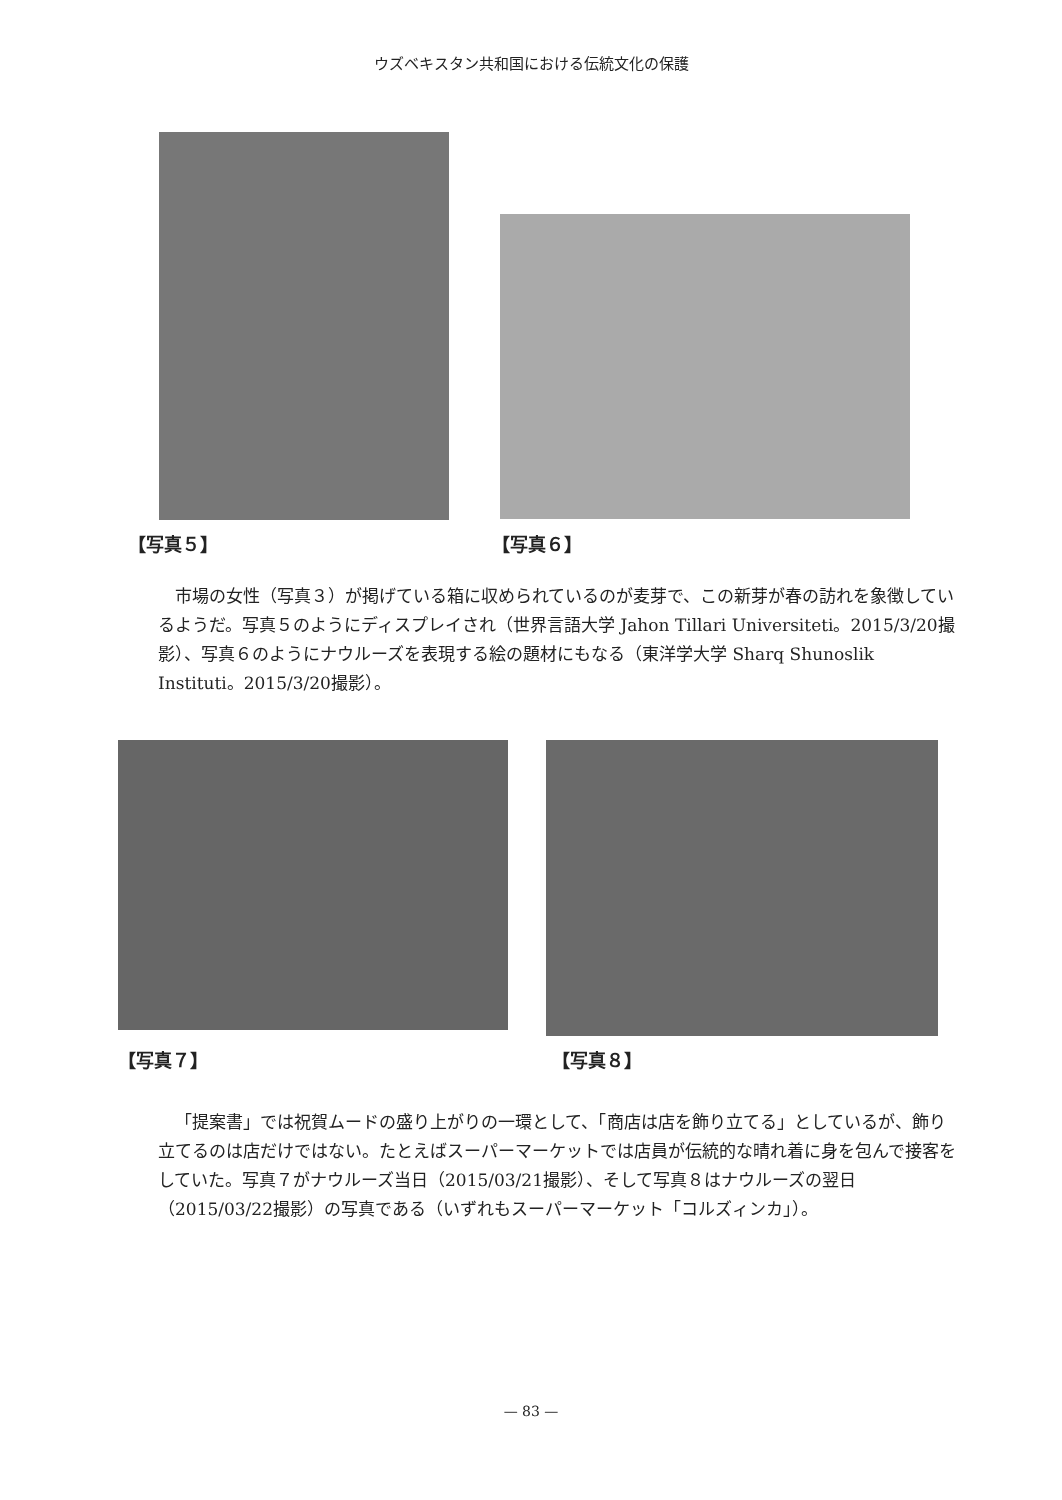ウズベキスタン共和国における伝統文化の保護
【写真５】 【写真６】
市場の女性（写真３）が掲げている箱に収められているのが麦芽で、この新芽が春の訪れを象徴しているようだ。写真５のようにディスプレイされ（世界言語大学 Jahon Tillari Universiteti。2015/3/20撮影）、写真６のようにナウルーズを表現する絵の題材にもなる（東洋学大学 Sharq Shunoslik Instituti。2015/3/20撮影）。
【写真７】 【写真８】
「提案書」では祝賀ムードの盛り上がりの一環として、「商店は店を飾り立てる」としているが、飾り立てるのは店だけではない。たとえばスーパーマーケットでは店員が伝統的な晴れ着に身を包んで接客をしていた。写真７がナウルーズ当日（2015/03/21撮影）、そして写真８はナウルーズの翌日（2015/03/22撮影）の写真である（いずれもスーパーマーケット「コルズィンカ」）。
— 83 —